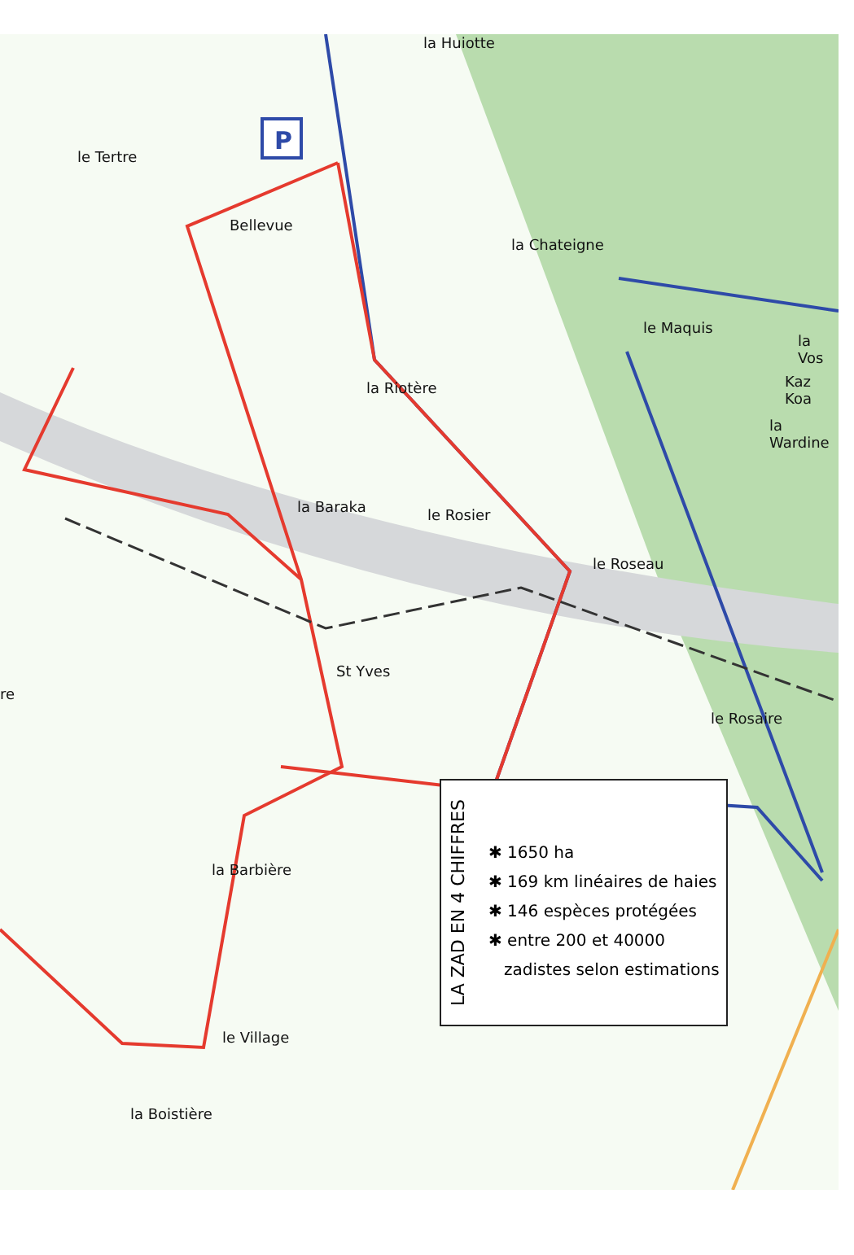P
la Huiotte
le Tertre
Bellevue
la Chateigne
le Maquis
la Vos
Kaz Koa
la Riotère
la Wardine
la Baraka le Rosier
le Roseau
St Yves
re
le Rosaire
la Barbière
le Village
la Boistière
LA ZAD EN 4 CHIFFRES
✱ 1650 ha
✱ 169 km linéaires de haies
✱ 146 espèces protégées
✱ entre 200 et 40000
zadistes selon estimations